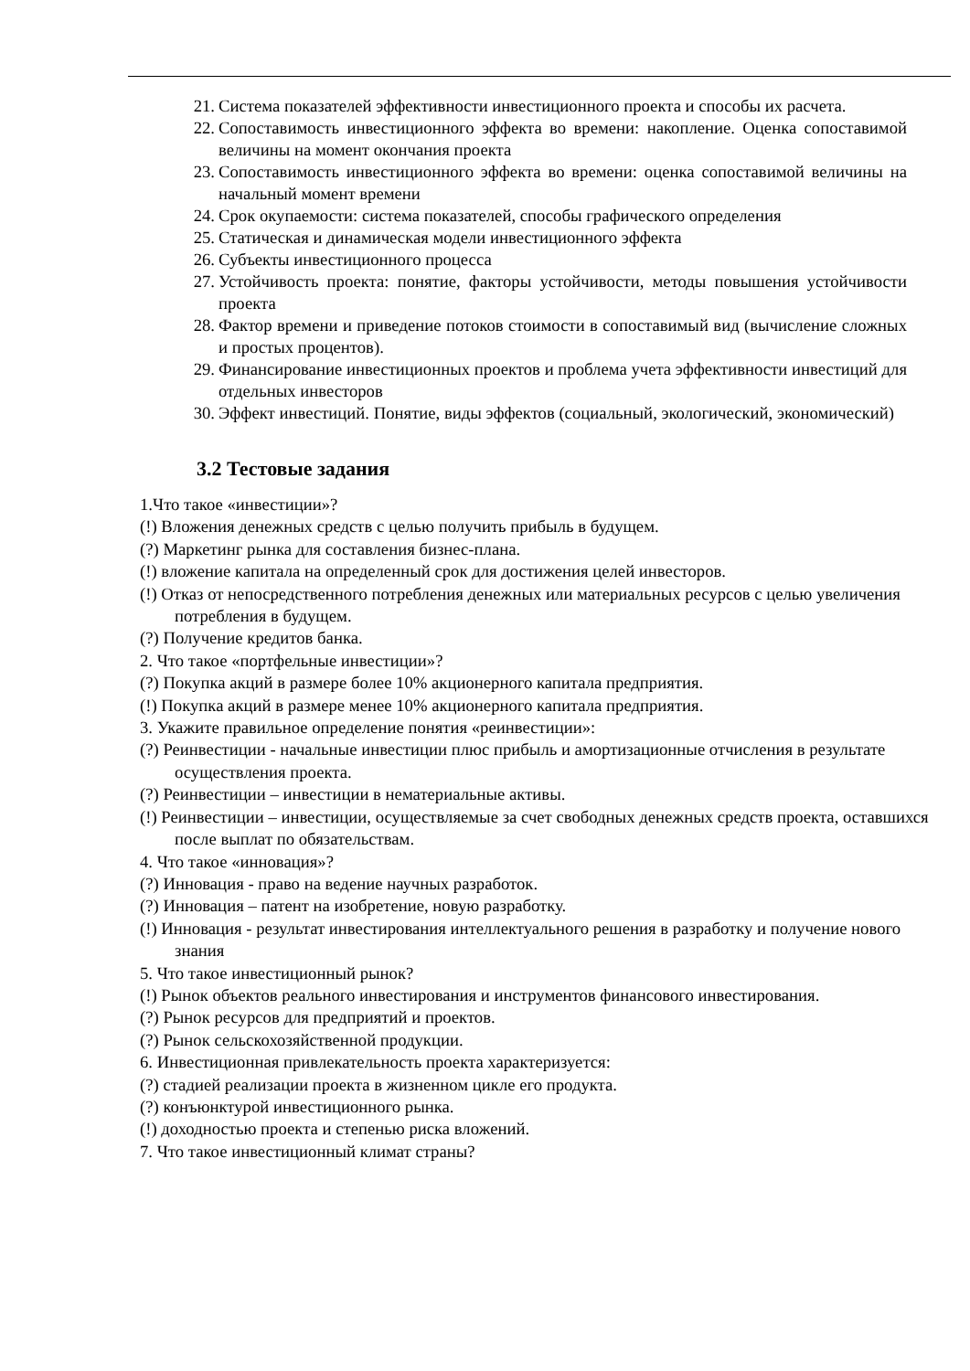21. Система показателей эффективности инвестиционного проекта и способы их расчета.
22. Сопоставимость инвестиционного эффекта во времени: накопление. Оценка сопоставимой величины на момент окончания проекта
23. Сопоставимость инвестиционного эффекта во времени: оценка сопоставимой величины на начальный момент времени
24. Срок окупаемости: система показателей, способы графического определения
25. Статическая и динамическая модели инвестиционного эффекта
26. Субъекты инвестиционного процесса
27. Устойчивость проекта: понятие, факторы устойчивости, методы повышения устойчивости проекта
28. Фактор времени и приведение потоков стоимости в сопоставимый вид (вычисление сложных и простых процентов).
29. Финансирование инвестиционных проектов и проблема учета эффективности инвестиций для отдельных инвесторов
30. Эффект инвестиций. Понятие, виды эффектов (социальный, экологический, экономический)
3.2 Тестовые задания
1.Что такое «инвестиции»?
(!) Вложения денежных средств с целью получить прибыль в будущем.
(?) Маркетинг рынка для составления бизнес-плана.
(!) вложение капитала на определенный срок для достижения целей инвесторов.
(!) Отказ от непосредственного потребления денежных или материальных ресурсов с целью увеличения потребления в будущем.
(?) Получение кредитов банка.
2. Что такое «портфельные инвестиции»?
(?) Покупка акций в размере более 10% акционерного капитала предприятия.
(!) Покупка акций в размере менее 10% акционерного капитала предприятия.
3. Укажите правильное определение понятия «реинвестиции»:
(?) Реинвестиции - начальные инвестиции плюс прибыль и амортизационные отчисления в результате осуществления проекта.
(?) Реинвестиции – инвестиции в нематериальные активы.
(!) Реинвестиции – инвестиции, осуществляемые за счет свободных денежных средств проекта, оставшихся после выплат по обязательствам.
4. Что такое «инновация»?
(?) Инновация - право на ведение научных разработок.
(?) Инновация – патент на изобретение, новую разработку.
(!) Инновация - результат инвестирования интеллектуального решения в разработку и получение нового знания
5. Что такое инвестиционный рынок?
(!) Рынок объектов реального инвестирования и инструментов финансового инвестирования.
(?) Рынок ресурсов для предприятий и проектов.
(?) Рынок сельскохозяйственной продукции.
6. Инвестиционная привлекательность проекта характеризуется:
(?) стадией реализации проекта в жизненном цикле его продукта.
(?) конъюнктурой инвестиционного рынка.
(!) доходностью проекта и степенью риска вложений.
7. Что такое инвестиционный климат страны?